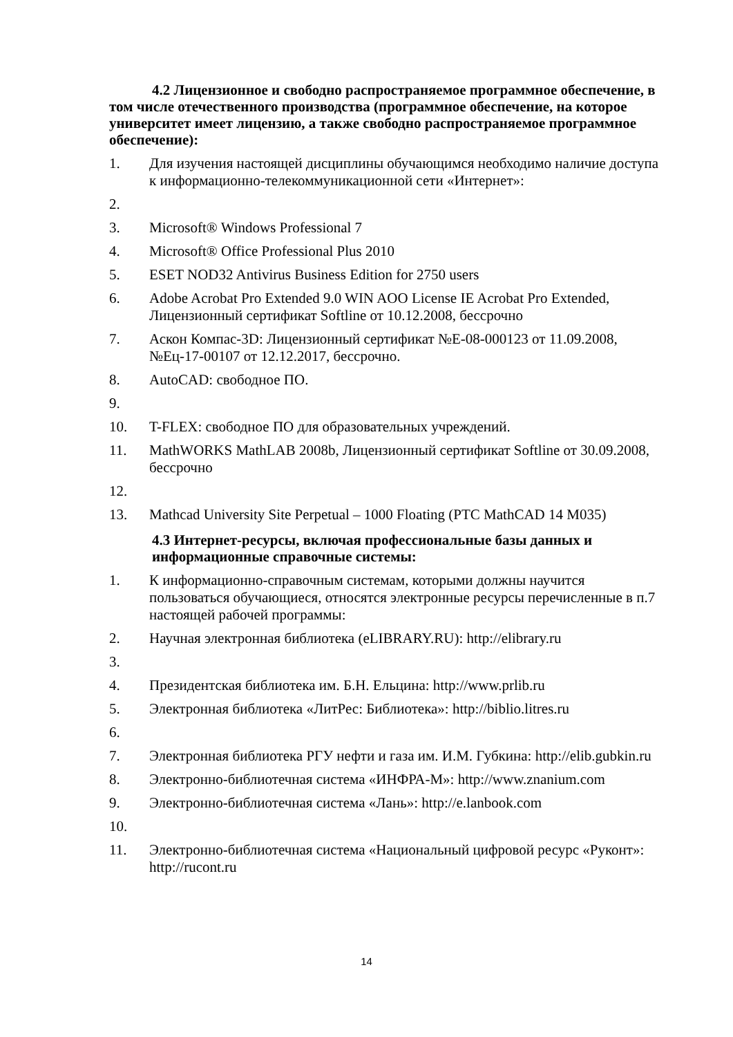4.2 Лицензионное и свободно распространяемое программное обеспечение, в том числе отечественного производства (программное обеспечение, на которое университет имеет лицензию, а также свободно распространяемое программное обеспечение):
1. Для изучения настоящей дисциплины обучающимся необходимо наличие доступа к информационно-телекоммуникационной сети «Интернет»:
2.
3. Microsoft® Windows Professional 7
4. Microsoft® Office Professional Plus 2010
5. ESET NOD32 Antivirus Business Edition for 2750 users
6. Adobe Acrobat Pro Extended 9.0 WIN AOO License IE Acrobat Pro Extended, Лицензионный сертификат Softline от 10.12.2008, бессрочно
7. Аскон Компас-3D: Лицензионный сертификат №Е-08-000123 от 11.09.2008, №Ец-17-00107 от 12.12.2017, бессрочно.
8. AutoCAD: свободное ПО.
9.
10. T-FLEX: свободное ПО для образовательных учреждений.
11. MathWORKS MathLAB 2008b, Лицензионный сертификат Softline от 30.09.2008, бессрочно
12.
13. Mathcad University Site Perpetual – 1000 Floating (PTC MathCAD 14 M035)
4.3 Интернет-ресурсы, включая профессиональные базы данных и информационные справочные системы:
1. К информационно-справочным системам, которыми должны научится пользоваться обучающиеся, относятся электронные ресурсы перечисленные в п.7 настоящей рабочей программы:
2. Научная электронная библиотека (eLIBRARY.RU): http://elibrary.ru
3.
4. Президентская библиотека им. Б.Н. Ельцина: http://www.prlib.ru
5. Электронная библиотека «ЛитРес: Библиотека»: http://biblio.litres.ru
6.
7. Электронная библиотека РГУ нефти и газа им. И.М. Губкина: http://elib.gubkin.ru
8. Электронно-библиотечная система «ИНФРА-М»: http://www.znanium.com
9. Электронно-библиотечная система «Лань»: http://e.lanbook.com
10.
11. Электронно-библиотечная система «Национальный цифровой ресурс «Руконт»: http://rucont.ru
14